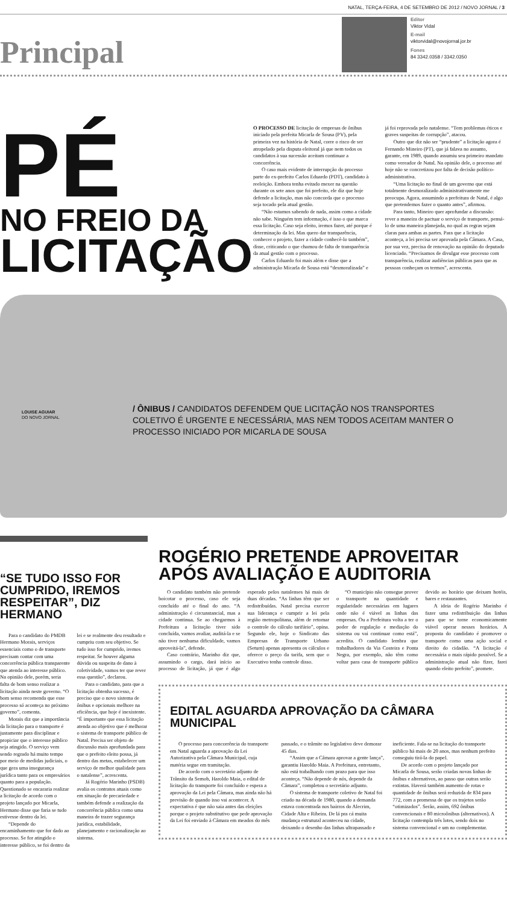NATAL, TERÇA-FEIRA, 4 DE SETEMBRO DE 2012 / NOVO JORNAL / 3
Principal
Editor
Viktor Vidal
E-mail
viktorvidal@novojornal.jor.br
Fones
84 3342.0358 / 3342.0350
PÉ
NO FREIO DA
LICITAÇÃO
O PROCESSO DE licitação de empresas de ônibus iniciado pela prefeita Micarla de Sousa (PV), pela primeira vez na história de Natal, corre o risco de ser atropelado pela disputa eleitoral já que nem todos os candidatos à sua sucessão aceitam continuar a concorrência.
O caso mais evidente de interrupção do processo parte do ex-prefeito Carlos Eduardo (PDT), candidato à reeleição. Embora tenha evitado mexer na questão durante os sete anos que foi prefeito, ele diz que hoje defende a licitação, mas não concorda que o processo seja tocado pela atual gestão.
“Não estamos sabendo de nada, assim como a cidade não sabe. Ninguém tem informação, é isso o que marca essa licitação. Caso seja eleito, iremos fazer, até porque é determinação da lei. Mas quero dar transparência, conhecer o projeto, fazer a cidade conhecê-lo também”, disse, criticando o que chamou de falta de transparência da atual gestão com o processo.
Carlos Eduardo foi mais além e disse que a administração Micarla de Sousa está “desmoralizada” e já foi reprovada pelo natalense. “Tem problemas éticos e graves suspeitas de corrupção”, atacou.
Outro que diz não ser “prudente” a licitação agora é Fernando Mineiro (PT), que já falava no assunto, garante, em 1989, quando assumiu seu primeiro mandato como vereador de Natal. Na opinião dele, o processo até hoje não se concretizou por falta de decisão político-administrativa.
“Uma licitação no final de um governo que está totalmente desmoralizado administrativamente me preocupa. Agora, assumindo a prefeitura de Natal, é algo que pretendemos fazer o quanto antes”, afirmou.
Para tanto, Mineiro quer aprofundar a discussão: rever a maneira de pactuar o serviço de transporte, pensá-lo de uma maneira planejada, no qual as regras sejam claras para ambas as partes. Para que a licitação aconteça, a lei precisa ser aprovada pela Câmara. A Casa, por sua vez, precisa de renovação na opinião do deputado licenciado. “Precisamos de divulgar esse processo com transparência, realizar audiências públicas para que as pessoas conheçam os termos”, acrescenta.
LOUISE AGUIAR
DO NOVO JORNAL
/ ÔNIBUS / CANDIDATOS DEFENDEM QUE LICITAÇÃO NOS TRANSPORTES COLETIVO É URGENTE E NECESSÁRIA, MAS NEM TODOS ACEITAM MANTER O PROCESSO INICIADO POR MICARLA DE SOUSA
“SE TUDO ISSO FOR CUMPRIDO, IREMOS RESPEITAR”, DIZ HERMANO
Para o candidato do PMDB Hermano Morais, serviços essenciais como o de transporte precisam contar com uma concorrência pública transparente que atenda ao interesse público. Na opinião dele, porém, seria falta de bom senso realizar a licitação ainda neste governo. “O bom senso recomenda que esse processo só aconteça no próximo governo”, comenta.
Morais diz que a importância da licitação para o transporte é justamente para disciplinar e propiciar que o interesse público seja atingido. O serviço vem sendo regrado há muito tempo por meio de medidas judiciais, o que gera uma insegurança jurídica tanto para os empresários quanto para a população. Questionado se encararia realizar a licitação de acordo com o projeto lançado por Micarla, Hermano disse que faria se tudo estivesse dentro da lei.
“Depende do encaminhamento que for dado ao processo. Se for atingido o interesse público, se foi dentro da lei e se realmente deu resultado e cumpriu com seu objetivo. Se tudo isso for cumprido, iremos respeitar. Se houver alguma dúvida ou suspeita de dano à coletividade, vamos ter que rever essa questão”, declarou.
Para o candidato, para que a licitação obtenha sucesso, é preciso que o novo sistema de ônibus e opcionais melhore na eficiência, que hoje é inexistente. “É importante que essa licitação atenda ao objetivo que é melhorar o sistema de transporte público de Natal. Precisa ser objeto de discussão mais aprofundada para que o prefeito eleito possa, já dentro das metas, estabelecer um serviço de melhor qualidade para o natalense”, acrescenta.
Já Rogério Marinho (PSDB) avalia os contratos atuais como em situação de precariedade e também defende a realização da concorrência pública como uma maneira de trazer segurança jurídica, estabilidade, planejamento e racionalização ao sistema.
ROGÉRIO PRETENDE APROVEITAR APÓS AVALIAÇÃO E AUDITORIA
O candidato também não pretende boicotar o processo, caso ele seja concluído até o final do ano. “A administração é circunstancial, mas a cidade continua. Se ao chegarmos à Prefeitura a licitação tiver sido concluída, vamos avaliar, auditá-la e se não tiver nenhuma dificuldade, vamos aproveitá-la”, defende.
Caso contrário, Marinho diz que, assumindo o cargo, dará início ao processo de licitação, já que é algo esperado pelos natalenses há mais de duas décadas. “As linhas têm que ser redistribuídas. Natal precisa exercer sua liderança e cumprir a lei pela região metropolitana, além de retomar o controle do cálculo tarifário”, opina. Segundo ele, hoje o Sindicato das Empresas de Transporte Urbano (Seturn) apenas apresenta os cálculos e oferece o preço da tarifa, sem que o Executivo tenha controle disso.
“O município não consegue prover o transporte na quantidade e regularidade necessárias em lugares onde não é viável as linhas das empresas. Ou a Prefeitura volta a ter o poder de regulação e mediação do sistema ou vai continuar como está”, acredita. O candidato lembra que trabalhadores da Via Costeira e Ponta Negra, por exemplo, não têm como voltar para casa de transporte público devido ao horário que deixam hotéis, bares e restaurantes.
A ideia de Rogério Marinho é fazer uma redistribuição das linhas para que se torne economicamente viável operar nesses horários. A proposta do candidato é promover o transporte como uma ação social e direito do cidadão. “A licitação é necessária o mais rápido possível. Se a administração atual não fizer, farei quando eleito prefeito”, promete.
EDITAL AGUARDA APROVAÇÃO DA CÂMARA MUNICIPAL
O processo para concorrência do transporte em Natal aguarda a aprovação da Lei Autorizativa pela Câmara Municipal, cuja matéria segue em tramitação.
De acordo com o secretário adjunto de Trânsito da Semob, Haroldo Maia, o edital de licitação do transporte foi concluído e espera a aprovação da Lei pela Câmara, mas ainda não há previsão de quando isso vai acontecer. A expectativa é que não saia antes das eleições porque o projeto substitutivo que pede aprovação da Lei foi enviado à Câmara em meados do mês passado, e o trâmite no legislativo deve demorar 45 dias.
“Assim que a Câmara aprovar a gente lança”, garantiu Haroldo Maia. A Prefeitura, entretanto, não está trabalhando com prazo para que isso aconteça. “Não depende de nós, depende da Câmara”, completou o secretário adjunto.
O sistema de transporte coletivo de Natal foi criado na década de 1980, quando a demanda estava concentrada nos bairros do Alecrim, Cidade Alta e Ribeira. De lá pra cá muita mudança estrutural aconteceu na cidade, deixando o desenho das linhas ultrapassado e ineficiente. Fala-se na licitação do transporte público há mais de 20 anos, mas nenhum prefeito conseguiu tirá-la do papel.
De acordo com o projeto lançado por Micarla de Sousa, serão criadas novas linhas de ônibus e alternativos, ao passo que outras serão extintas. Haverá também aumento de rotas e quantidade de ônibus será reduzida de 834 para 772, com a promessa de que os trajetos serão “otimizados”. Serão, assim, 692 ônibus convencionais e 80 microônibus (alternativos). A licitação contempla três lotes, sendo dois no sistema convencional e um no complementar.